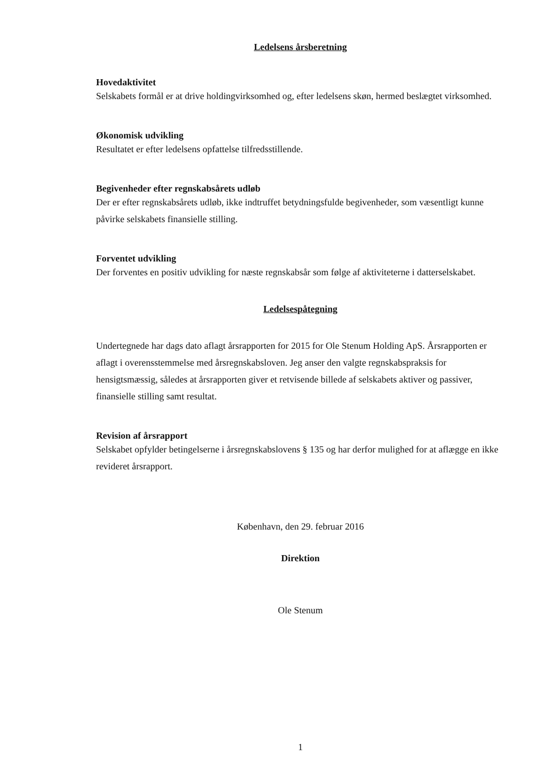Ledelsens årsberetning
Hovedaktivitet
Selskabets formål er at drive holdingvirksomhed og, efter ledelsens skøn, hermed beslægtet virksomhed.
Økonomisk udvikling
Resultatet er efter ledelsens opfattelse tilfredsstillende.
Begivenheder efter regnskabsårets udløb
Der er efter regnskabsårets udløb, ikke indtruffet betydningsfulde begivenheder, som væsentligt kunne påvirke selskabets finansielle stilling.
Forventet udvikling
Der forventes en positiv udvikling for næste regnskabsår som følge af aktiviteterne i datterselskabet.
Ledelsespåtegning
Undertegnede har dags dato aflagt årsrapporten for 2015 for Ole Stenum Holding ApS. Årsrapporten er aflagt i overensstemmelse med årsregnskabsloven. Jeg anser den valgte regnskabspraksis for hensigtsmæssig, således at årsrapporten giver et retvisende billede af selskabets aktiver og passiver, finansielle stilling samt resultat.
Revision af årsrapport
Selskabet opfylder betingelserne i årsregnskabslovens § 135 og har derfor mulighed for at aflægge en ikke revideret årsrapport.
København, den 29. februar 2016
Direktion
Ole Stenum
1